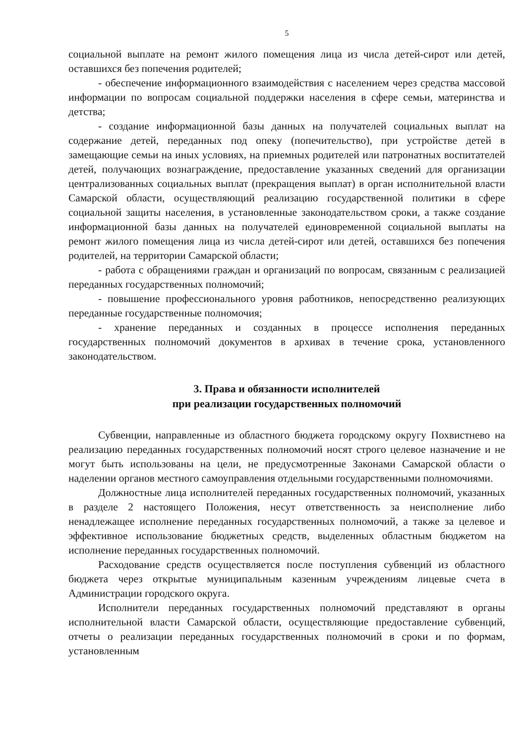5
социальной выплате на ремонт жилого помещения лица из числа детей-сирот или детей, оставшихся без попечения родителей;
- обеспечение информационного взаимодействия с населением через средства массовой информации по вопросам социальной поддержки населения в сфере семьи, материнства и детства;
- создание информационной базы данных на получателей социальных выплат на содержание детей, переданных под опеку (попечительство), при устройстве детей в замещающие семьи на иных условиях, на приемных родителей или патронатных воспитателей детей, получающих вознаграждение, предоставление указанных сведений для организации централизованных социальных выплат (прекращения выплат) в орган исполнительной власти Самарской области, осуществляющий реализацию государственной политики в сфере социальной защиты населения, в установленные законодательством сроки, а также создание информационной базы данных на получателей единовременной социальной выплаты на ремонт жилого помещения лица из числа детей-сирот или детей, оставшихся без попечения родителей, на территории Самарской области;
- работа с обращениями граждан и организаций по вопросам, связанным с реализацией переданных государственных полномочий;
- повышение профессионального уровня работников, непосредственно реализующих переданные государственные полномочия;
- хранение переданных и созданных в процессе исполнения переданных государственных полномочий документов в архивах в течение срока, установленного законодательством.
3. Права и обязанности исполнителей
при реализации государственных полномочий
Субвенции, направленные из областного бюджета городскому округу Похвистнево на реализацию переданных государственных полномочий носят строго целевое назначение и не могут быть использованы на цели, не предусмотренные Законами Самарской области о наделении органов местного самоуправления отдельными государственными полномочиями.
Должностные лица исполнителей переданных государственных полномочий, указанных в разделе 2 настоящего Положения, несут ответственность за неисполнение либо ненадлежащее исполнение переданных государственных полномочий, а также за целевое и эффективное использование бюджетных средств, выделенных областным бюджетом на исполнение переданных государственных полномочий.
Расходование средств осуществляется после поступления субвенций из областного бюджета через открытые муниципальным казенным учреждениям лицевые счета в Администрации городского округа.
Исполнители переданных государственных полномочий представляют в органы исполнительной власти Самарской области, осуществляющие предоставление субвенций, отчеты о реализации переданных государственных полномочий в сроки и по формам, установленным